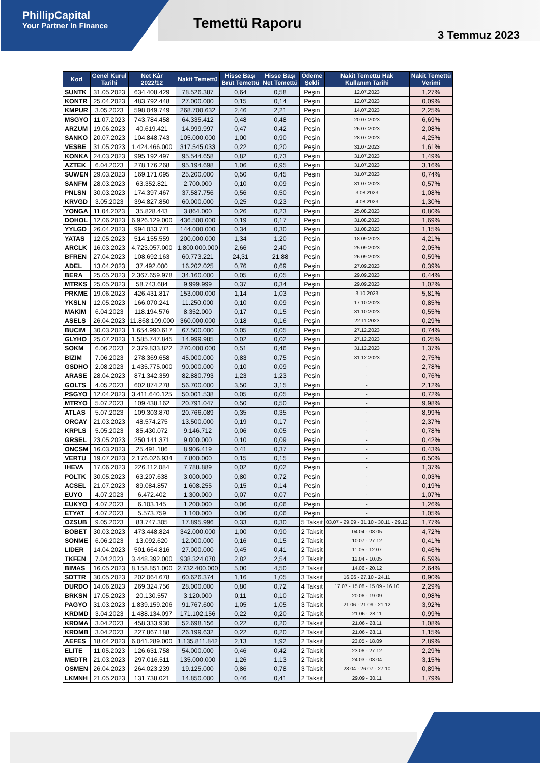PhillipCapital
Your Partner In Finance
Temettü Raporu
3 Temmuz 2023
| Kod | Genel Kurul Tarihi | Net Kâr 2022/12 | Nakit Temettü | Hisse Başı Brüt Temettü | Hisse Başı Net Temettü | Ödeme Şekli | Nakit Temettü Hak Kullanım Tarihi | Nakit Temettü Verimi |
| --- | --- | --- | --- | --- | --- | --- | --- | --- |
| SUNTK | 31.05.2023 | 634.408.429 | 78.526.387 | 0,64 | 0,58 | Peşin | 12.07.2023 | 1,27% |
| KONTR | 25.04.2023 | 483.792.448 | 27.000.000 | 0,15 | 0,14 | Peşin | 12.07.2023 | 0,09% |
| KMPUR | 3.05.2023 | 598.049.749 | 268.700.632 | 2,46 | 2,21 | Peşin | 14.07.2023 | 2,25% |
| MSGYO | 11.07.2023 | 743.784.458 | 64.335.412 | 0,48 | 0,48 | Peşin | 20.07.2023 | 6,69% |
| ARZUM | 19.06.2023 | 40.619.421 | 14.999.997 | 0,47 | 0,42 | Peşin | 26.07.2023 | 2,08% |
| SANKO | 20.07.2023 | 104.848.743 | 105.000.000 | 1,00 | 0,90 | Peşin | 28.07.2023 | 4,25% |
| VESBE | 31.05.2023 | 1.424.466.000 | 317.545.033 | 0,22 | 0,20 | Peşin | 31.07.2023 | 1,61% |
| KONKA | 24.03.2023 | 995.192.497 | 95.544.658 | 0,82 | 0,73 | Peşin | 31.07.2023 | 1,49% |
| AZTEK | 6.04.2023 | 278.176.268 | 95.194.698 | 1,06 | 0,95 | Peşin | 31.07.2023 | 3,16% |
| SUWEN | 29.03.2023 | 169.171.095 | 25.200.000 | 0,50 | 0,45 | Peşin | 31.07.2023 | 0,74% |
| SANFM | 28.03.2023 | 63.352.821 | 2.700.000 | 0,10 | 0,09 | Peşin | 31.07.2023 | 0,57% |
| PNLSN | 30.03.2023 | 174.397.467 | 37.587.756 | 0,56 | 0,50 | Peşin | 3.08.2023 | 1,08% |
| KRVGD | 3.05.2023 | 394.827.850 | 60.000.000 | 0,25 | 0,23 | Peşin | 4.08.2023 | 1,30% |
| YONGA | 11.04.2023 | 35.828.443 | 3.864.000 | 0,26 | 0,23 | Peşin | 25.08.2023 | 0,80% |
| DOHOL | 12.06.2023 | 6.926.129.000 | 436.500.000 | 0,19 | 0,17 | Peşin | 31.08.2023 | 1,69% |
| YYLGD | 26.04.2023 | 994.033.771 | 144.000.000 | 0,34 | 0,30 | Peşin | 31.08.2023 | 1,15% |
| YATAS | 12.05.2023 | 514.155.559 | 200.000.000 | 1,34 | 1,20 | Peşin | 18.09.2023 | 4,21% |
| ARCLK | 16.03.2023 | 4.723.057.000 | 1.800.000.000 | 2,66 | 2,40 | Peşin | 25.09.2023 | 2,05% |
| BFREN | 27.04.2023 | 108.692.163 | 60.773.221 | 24,31 | 21,88 | Peşin | 26.09.2023 | 0,59% |
| ADEL | 13.04.2023 | 37.492.000 | 16.202.025 | 0,76 | 0,69 | Peşin | 27.09.2023 | 0,39% |
| BERA | 25.05.2023 | 2.367.659.978 | 34.160.000 | 0,05 | 0,05 | Peşin | 29.09.2023 | 0,44% |
| MTRKS | 25.05.2023 | 58.743.684 | 9.999.999 | 0,37 | 0,34 | Peşin | 29.09.2023 | 1,02% |
| PRKME | 19.06.2023 | 426.431.817 | 153.000.000 | 1,14 | 1,03 | Peşin | 3.10.2023 | 5,81% |
| YKSLN | 12.05.2023 | 166.070.241 | 11.250.000 | 0,10 | 0,09 | Peşin | 17.10.2023 | 0,85% |
| MAKIM | 6.04.2023 | 118.194.576 | 8.352.000 | 0,17 | 0,15 | Peşin | 31.10.2023 | 0,55% |
| ASELS | 26.04.2023 | 11.868.109.000 | 360.000.000 | 0,18 | 0,16 | Peşin | 22.11.2023 | 0,29% |
| BUCIM | 30.03.2023 | 1.654.990.617 | 67.500.000 | 0,05 | 0,05 | Peşin | 27.12.2023 | 0,74% |
| GLYHO | 25.07.2023 | 1.585.747.845 | 14.999.985 | 0,02 | 0,02 | Peşin | 27.12.2023 | 0,25% |
| SOKM | 6.06.2023 | 2.379.833.822 | 270.000.000 | 0,51 | 0,46 | Peşin | 31.12.2023 | 1,37% |
| BIZIM | 7.06.2023 | 278.369.658 | 45.000.000 | 0,83 | 0,75 | Peşin | 31.12.2023 | 2,75% |
| GSDHO | 2.08.2023 | 1.435.775.000 | 90.000.000 | 0,10 | 0,09 | Peşin | - | 2,78% |
| ARASE | 28.04.2023 | 871.342.359 | 82.880.793 | 1,23 | 1,23 | Peşin | - | 0,76% |
| GOLTS | 4.05.2023 | 602.874.278 | 56.700.000 | 3,50 | 3,15 | Peşin | - | 2,12% |
| PSGYO | 12.04.2023 | 3.411.640.125 | 50.001.538 | 0,05 | 0,05 | Peşin | - | 0,72% |
| MTRYO | 5.07.2023 | 109.438.162 | 20.791.047 | 0,50 | 0,50 | Peşin | - | 9,98% |
| ATLAS | 5.07.2023 | 109.303.870 | 20.766.089 | 0,35 | 0,35 | Peşin | - | 8,99% |
| ORCAY | 21.03.2023 | 48.574.275 | 13.500.000 | 0,19 | 0,17 | Peşin | - | 2,37% |
| KRPLS | 5.05.2023 | 85.430.072 | 9.146.712 | 0,06 | 0,05 | Peşin | - | 0,78% |
| GRSEL | 23.05.2023 | 250.141.371 | 9.000.000 | 0,10 | 0,09 | Peşin | - | 0,42% |
| ONCSM | 16.03.2023 | 25.491.186 | 8.906.419 | 0,41 | 0,37 | Peşin | - | 0,43% |
| VERTU | 19.07.2023 | 2.176.026.934 | 7.800.000 | 0,15 | 0,15 | Peşin | - | 0,50% |
| IHEVA | 17.06.2023 | 226.112.084 | 7.788.889 | 0,02 | 0,02 | Peşin | - | 1,37% |
| POLTK | 30.05.2023 | 63.207.638 | 3.000.000 | 0,80 | 0,72 | Peşin | - | 0,03% |
| ACSEL | 21.07.2023 | 89.084.857 | 1.608.255 | 0,15 | 0,14 | Peşin | - | 0,19% |
| EUYO | 4.07.2023 | 6.472.402 | 1.300.000 | 0,07 | 0,07 | Peşin | - | 1,07% |
| EUKYO | 4.07.2023 | 6.103.145 | 1.200.000 | 0,06 | 0,06 | Peşin | - | 1,26% |
| ETYAT | 4.07.2023 | 5.573.759 | 1.100.000 | 0,06 | 0,06 | Peşin | - | 1,05% |
| OZSUB | 9.05.2023 | 83.747.305 | 17.895.996 | 0,33 | 0,30 | 5 Taksit | 03.07 - 29.09 - 31.10 - 30.11 - 29.12 | 1,77% |
| BOBET | 30.03.2023 | 473.448.824 | 342.000.000 | 1,00 | 0,90 | 2 Taksit | 04.04 - 08.05 | 4,72% |
| SONME | 6.06.2023 | 13.092.620 | 12.000.000 | 0,16 | 0,15 | 2 Taksit | 10.07 - 27.12 | 0,41% |
| LIDER | 14.04.2023 | 501.664.816 | 27.000.000 | 0,45 | 0,41 | 2 Taksit | 11.05 - 12.07 | 0,46% |
| TKFEN | 7.04.2023 | 3.448.392.000 | 938.324.070 | 2,82 | 2,54 | 2 Taksit | 12.04 - 10.05 | 6,59% |
| BIMAS | 16.05.2023 | 8.158.851.000 | 2.732.400.000 | 5,00 | 4,50 | 2 Taksit | 14.06 - 20.12 | 2,64% |
| SDTTR | 30.05.2023 | 202.064.678 | 60.626.374 | 1,16 | 1,05 | 3 Taksit | 16.06 - 27.10 - 24.11 | 0,90% |
| DURDO | 14.06.2023 | 269.324.756 | 28.000.000 | 0,80 | 0,72 | 4 Taksit | 17.07 - 15.08 - 15.09 - 16.10 | 2,29% |
| BRKSN | 17.05.2023 | 20.130.557 | 3.120.000 | 0,11 | 0,10 | 2 Taksit | 20.06 - 19.09 | 0,98% |
| PAGYO | 31.03.2023 | 1.839.159.206 | 91.767.600 | 1,05 | 1,05 | 3 Taksit | 21.06 - 21.09 - 21.12 | 3,92% |
| KRDMD | 3.04.2023 | 1.488.134.097 | 171.102.156 | 0,22 | 0,20 | 2 Taksit | 21.06 - 28.11 | 0,99% |
| KRDMA | 3.04.2023 | 458.333.930 | 52.698.156 | 0,22 | 0,20 | 2 Taksit | 21.06 - 28.11 | 1,08% |
| KRDMB | 3.04.2023 | 227.867.188 | 26.199.632 | 0,22 | 0,20 | 2 Taksit | 21.06 - 28.11 | 1,15% |
| AEFES | 18.04.2023 | 6.041.289.000 | 1.135.811.842 | 2,13 | 1,92 | 2 Taksit | 23.05 - 18.09 | 2,89% |
| ELITE | 11.05.2023 | 126.631.758 | 54.000.000 | 0,46 | 0,42 | 2 Taksit | 23.06 - 27.12 | 2,29% |
| MEDTR | 21.03.2023 | 297.016.511 | 135.000.000 | 1,26 | 1,13 | 2 Taksit | 24.03 - 03.04 | 3,15% |
| OSMEN | 26.04.2023 | 264.023.239 | 19.125.000 | 0,86 | 0,78 | 3 Taksit | 28.04 - 26.07 - 27.10 | 0,89% |
| LKMNH | 21.05.2023 | 131.738.021 | 14.850.000 | 0,46 | 0,41 | 2 Taksit | 29.09 - 30.11 | 1,79% |